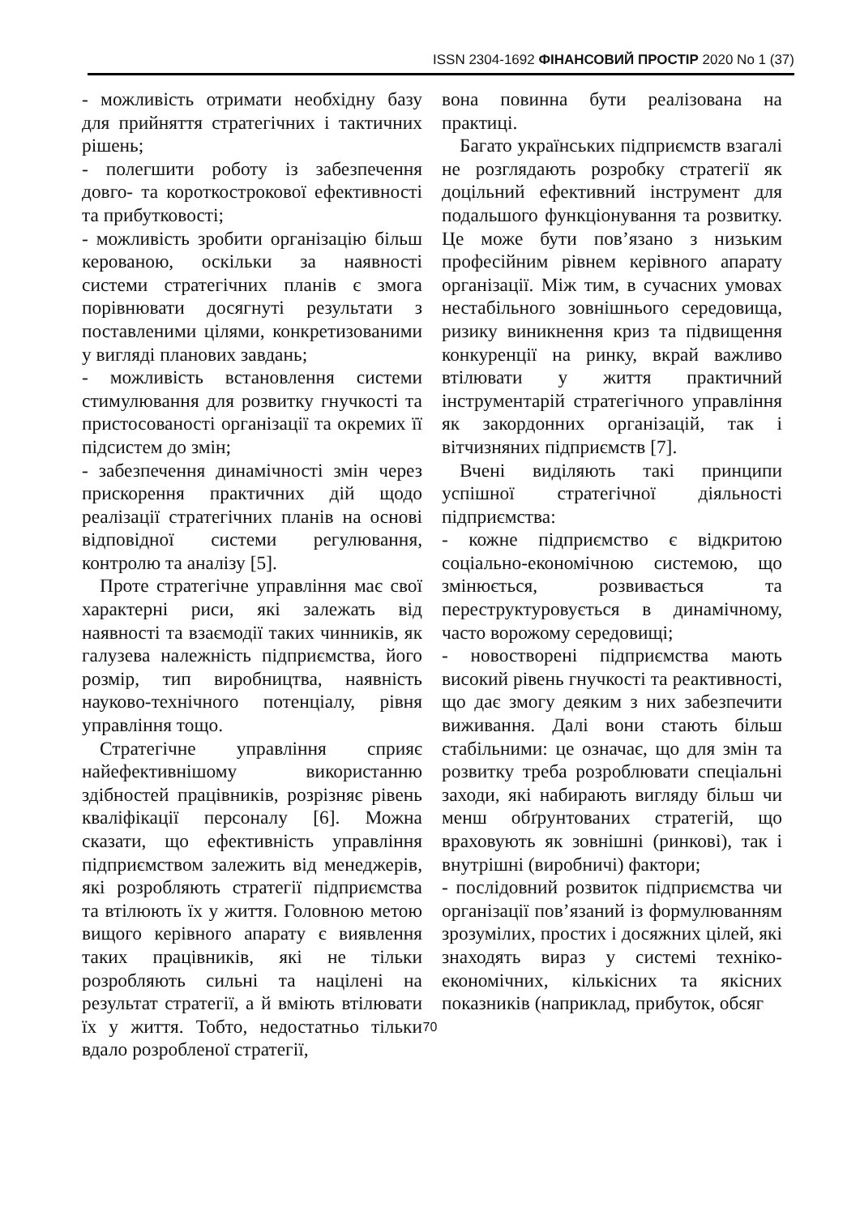ISSN 2304-1692 ФІНАНСОВИЙ ПРОСТІР 2020 No 1 (37)
- можливість отримати необхідну базу для прийняття стратегічних і тактичних рішень;
- полегшити роботу із забезпечення довго- та короткострокової ефективності та прибутковості;
- можливість зробити організацію більш керованою, оскільки за наявності системи стратегічних планів є змога порівнювати досягнуті результати з поставленими цілями, конкретизованими у вигляді планових завдань;
- можливість встановлення системи стимулювання для розвитку гнучкості та пристосованості організації та окремих її підсистем до змін;
- забезпечення динамічності змін через прискорення практичних дій щодо реалізації стратегічних планів на основі відповідної системи регулювання, контролю та аналізу [5].
Проте стратегічне управління має свої характерні риси, які залежать від наявності та взаємодії таких чинників, як галузева належність підприємства, його розмір, тип виробництва, наявність науково-технічного потенціалу, рівня управління тощо.
Стратегічне управління сприяє найефективнішому використанню здібностей працівників, розрізняє рівень кваліфікації персоналу [6]. Можна сказати, що ефективність управління підприємством залежить від менеджерів, які розробляють стратегії підприємства та втілюють їх у життя. Головною метою вищого керівного апарату є виявлення таких працівників, які не тільки розробляють сильні та націлені на результат стратегії, а й вміють втілювати їх у життя. Тобто, недостатньо тільки вдало розробленої стратегії,
вона повинна бути реалізована на практиці.
Багато українських підприємств взагалі не розглядають розробку стратегії як доцільний ефективний інструмент для подальшого функціонування та розвитку. Це може бути пов’язано з низьким професійним рівнем керівного апарату організації. Між тим, в сучасних умовах нестабільного зовнішнього середовища, ризику виникнення криз та підвищення конкуренції на ринку, вкрай важливо втілювати у життя практичний інструментарій стратегічного управління як закордонних організацій, так і вітчизняних підприємств [7].
Вчені виділяють такі принципи успішної стратегічної діяльності підприємства:
- кожне підприємство є відкритою соціально-економічною системою, що змінюється, розвивається та переструктуровується в динамічному, часто ворожому середовищі;
- новостворені підприємства мають високий рівень гнучкості та реактивності, що дає змогу деяким з них забезпечити виживання. Далі вони стають більш стабільними: це означає, що для змін та розвитку треба розроблювати спеціальні заходи, які набирають вигляду більш чи менш обґрунтованих стратегій, що враховують як зовнішні (ринкові), так і внутрішні (виробничі) фактори;
- послідовний розвиток підприємства чи організації пов’язаний із формулюванням зрозумілих, простих і досяжних цілей, які знаходять вираз у системі техніко-економічних, кількісних та якісних показників (наприклад, прибуток, обсяг
70